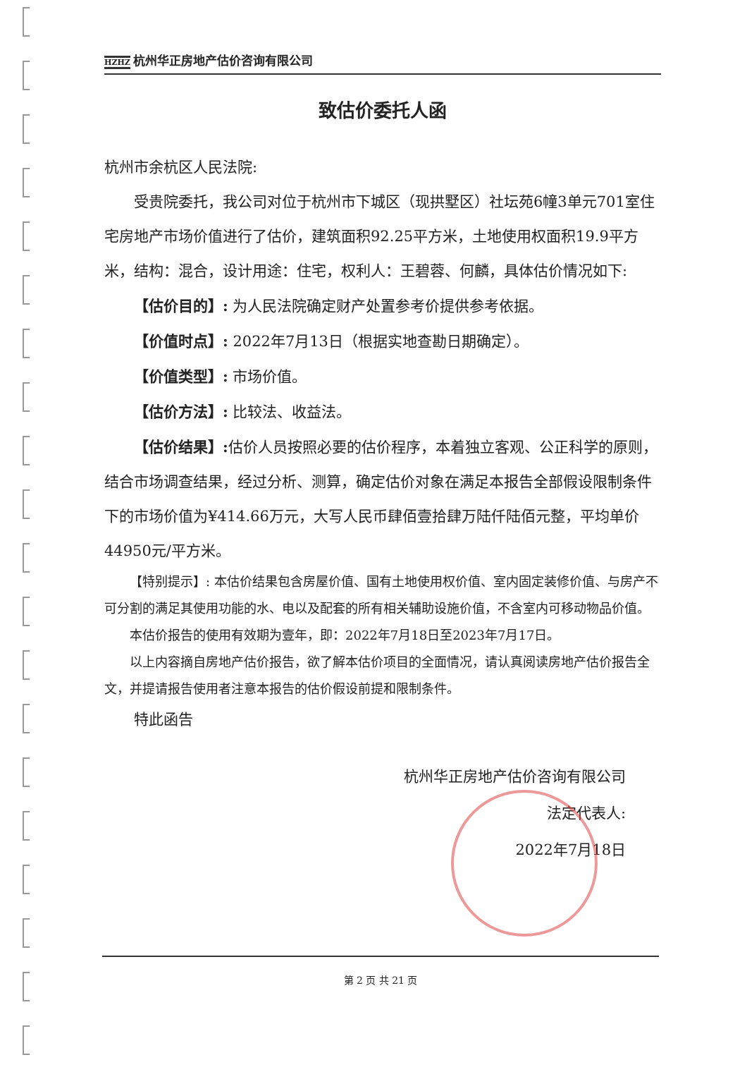HZHZ 杭州华正房地产估价咨询有限公司
致估价委托人函
杭州市余杭区人民法院:
受贵院委托，我公司对位于杭州市下城区（现拱墅区）社坛苑6幢3单元701室住宅房地产市场价值进行了估价，建筑面积92.25平方米，土地使用权面积19.9平方米，结构：混合，设计用途：住宅，权利人：王碧蓉、何麟，具体估价情况如下:
【估价目的】: 为人民法院确定财产处置参考价提供参考依据。
【价值时点】: 2022年7月13日（根据实地查勘日期确定）。
【价值类型】: 市场价值。
【估价方法】: 比较法、收益法。
【估价结果】: 估价人员按照必要的估价程序，本着独立客观、公正科学的原则，结合市场调查结果，经过分析、测算，确定估价对象在满足本报告全部假设限制条件下的市场价值为¥414.66万元，大写人民币肆佰壹拾肆万陆仟陆佰元整，平均单价44950元/平方米。
【特别提示】: 本估价结果包含房屋价值、国有土地使用权价值、室内固定装修价值、与房产不可分割的满足其使用功能的水、电以及配套的所有相关辅助设施价值，不含室内可移动物品价值。
本估价报告的使用有效期为壹年，即：2022年7月18日至2023年7月17日。
以上内容摘自房地产估价报告，欲了解本估价项目的全面情况，请认真阅读房地产估价报告全文，并提请报告使用者注意本报告的估价假设前提和限制条件。
特此函告
杭州华正房地产估价咨询有限公司
法定代表人:
2022年7月18日
第 2 页 共 21 页